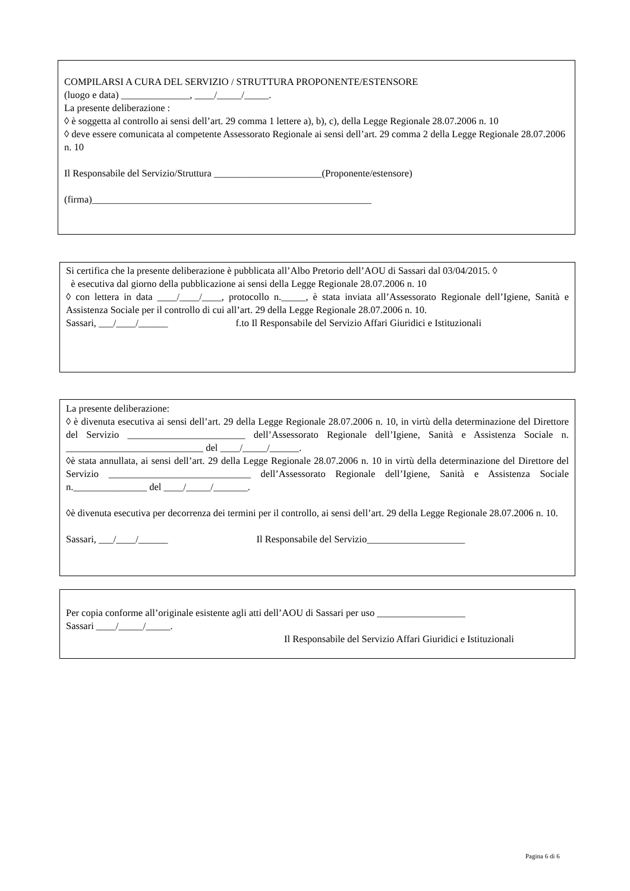COMPILARSI A CURA DEL SERVIZIO / STRUTTURA PROPONENTE/ESTENSORE
(luogo e data) ______________, ____/_____/_____.
La presente deliberazione :
◊ è soggetta al controllo ai sensi dell’art. 29 comma 1 lettere a), b), c), della Legge Regionale 28.07.2006 n. 10
◊ deve essere comunicata al competente Assessorato Regionale ai sensi dell’art. 29 comma 2 della Legge Regionale 28.07.2006 n. 10
Il Responsabile del Servizio/Struttura ______________________(Proponente/estensore)
(firma)_________________________________________________________
Si certifica che la presente deliberazione è pubblicata all’Albo Pretorio dell’AOU di Sassari dal 03/04/2015. ◊
è esecutiva dal giorno della pubblicazione ai sensi della Legge Regionale 28.07.2006 n. 10
◊ con lettera in data ____/____/____, protocollo n._____, è stata inviata all’Assessorato Regionale dell’Igiene, Sanità e Assistenza Sociale per il controllo di cui all’art. 29 della Legge Regionale 28.07.2006 n. 10.
Sassari, ___/____/______ f.to Il Responsabile del Servizio Affari Giuridici e Istituzionali
La presente deliberazione:
◊ è divenuta esecutiva ai sensi dell’art. 29 della Legge Regionale 28.07.2006 n. 10, in virtù della determinazione del Direttore del Servizio ________________________ dell’Assessorato Regionale dell’Igiene, Sanità e Assistenza Sociale n. ____________________________ del ____/_____/______.
◊è stata annullata, ai sensi dell’art. 29 della Legge Regionale 28.07.2006 n. 10 in virtù della determinazione del Direttore del Servizio _____________________________ dell’Assessorato Regionale dell’Igiene, Sanità e Assistenza Sociale n._______________ del ____/_____/_______.
◊è divenuta esecutiva per decorrenza dei termini per il controllo, ai sensi dell’art. 29 della Legge Regionale 28.07.2006 n. 10.
Sassari, ___/____/______ Il Responsabile del Servizio____________________
Per copia conforme all’originale esistente agli atti dell’AOU di Sassari per uso __________________
Sassari ____/_____/_____.
Il Responsabile del Servizio Affari Giuridici e Istituzionali
Pagina 6 di 6